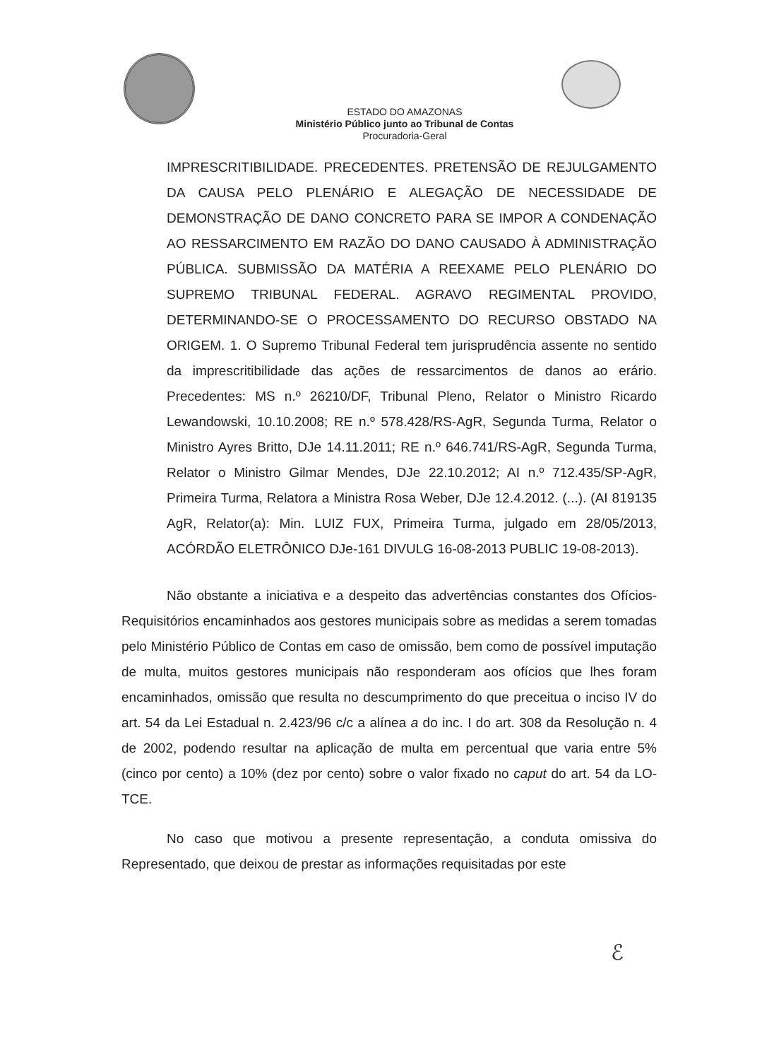ESTADO DO AMAZONAS
Ministério Público junto ao Tribunal de Contas
Procuradoria-Geral
IMPRESCRITIBILIDADE. PRECEDENTES. PRETENSÃO DE REJULGAMENTO DA CAUSA PELO PLENÁRIO E ALEGAÇÃO DE NECESSIDADE DE DEMONSTRAÇÃO DE DANO CONCRETO PARA SE IMPOR A CONDENAÇÃO AO RESSARCIMENTO EM RAZÃO DO DANO CAUSADO À ADMINISTRAÇÃO PÚBLICA. SUBMISSÃO DA MATÉRIA A REEXAME PELO PLENÁRIO DO SUPREMO TRIBUNAL FEDERAL. AGRAVO REGIMENTAL PROVIDO, DETERMINANDO-SE O PROCESSAMENTO DO RECURSO OBSTADO NA ORIGEM. 1. O Supremo Tribunal Federal tem jurisprudência assente no sentido da imprescritibilidade das ações de ressarcimentos de danos ao erário. Precedentes: MS n.º 26210/DF, Tribunal Pleno, Relator o Ministro Ricardo Lewandowski, 10.10.2008; RE n.º 578.428/RS-AgR, Segunda Turma, Relator o Ministro Ayres Britto, DJe 14.11.2011; RE n.º 646.741/RS-AgR, Segunda Turma, Relator o Ministro Gilmar Mendes, DJe 22.10.2012; AI n.º 712.435/SP-AgR, Primeira Turma, Relatora a Ministra Rosa Weber, DJe 12.4.2012. (...). (AI 819135 AgR, Relator(a): Min. LUIZ FUX, Primeira Turma, julgado em 28/05/2013, ACÓRDÃO ELETRÔNICO DJe-161 DIVULG 16-08-2013 PUBLIC 19-08-2013).
Não obstante a iniciativa e a despeito das advertências constantes dos Ofícios-Requisitórios encaminhados aos gestores municipais sobre as medidas a serem tomadas pelo Ministério Público de Contas em caso de omissão, bem como de possível imputação de multa, muitos gestores municipais não responderam aos ofícios que lhes foram encaminhados, omissão que resulta no descumprimento do que preceitua o inciso IV do art. 54 da Lei Estadual n. 2.423/96 c/c a alínea a do inc. I do art. 308 da Resolução n. 4 de 2002, podendo resultar na aplicação de multa em percentual que varia entre 5% (cinco por cento) a 10% (dez por cento) sobre o valor fixado no caput do art. 54 da LO-TCE.
No caso que motivou a presente representação, a conduta omissiva do Representado, que deixou de prestar as informações requisitadas por este
ℰ